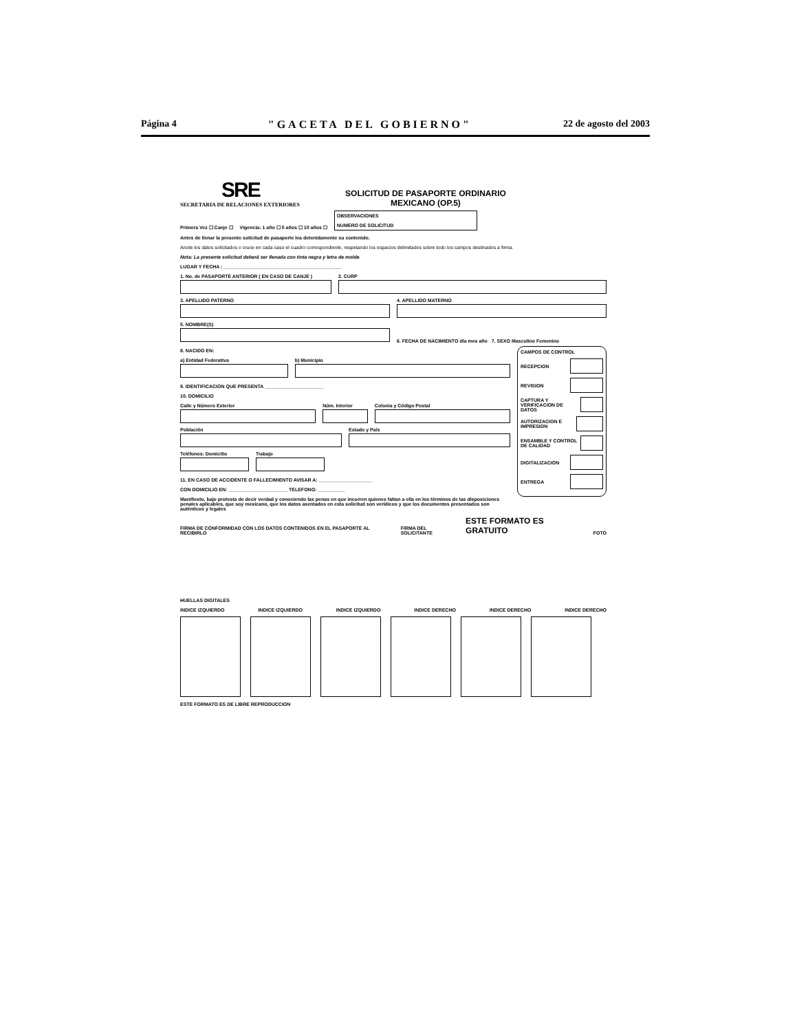Página 4 "GACETA DEL GOBIERNO" 22 de agosto del 2003
SRE
SECRETARIA DE RELACIONES EXTERIORES
SOLICITUD DE PASAPORTE ORDINARIO
MEXICANO (OP.5)
Primera Vez ☐ Canje ☐ Vigencia: 1 año ☐ 5 años ☐ 10 años ☐ OBSERVACIONES
NUMERO DE SOLICITUD
Antes de llenar la presente solicitud de pasaporte lea detenidamente su contenido.
Anote los datos solicitados o cruce en cada caso el cuadro correspondiente, respetando los espacios delimitados sobre todo los campos destinados a firma.
Nota: La presente solicitud deberá ser llenada con tinta negra y letra de molde
LUGAR Y FECHA : ____________________________________________
1. No. de PASAPORTE ANTERIOR ( EN CASO DE CANJE )
2. CURP
3. APELLIDO PATERNO
4. APELLIDO MATERNO
5. NOMBRE(S)
6. FECHA DE NACIMIENTO día mes año 7. SEXO Masculino Femenino
CAMPOS DE CONTROL
RECEPCION
REVISION
CAPTURA Y VERIFICACION DE DATOS
AUTORIZACION E IMPRESION
ENSAMBLE Y CONTROL DE CALIDAD
DIGITALIZACION
ENTREGA
8. NACIDO EN:
a) Entidad Federativa
b) Municipio
9. IDENTIFICACION QUE PRESENTA ______________________
10. DOMICILIO
Calle y Número Exterior
Núm. Interior
Colonia y Código Postal
Población
Estado y País
Teléfonos: Domicilio
Trabajo
11. EN CASO DE ACCIDENTE O FALLECIMIENTO AVISAR A: ____________________
CON DOMICILIO EN: ______________________ TELEFONO: __________
Manifiesto, bajo protesta de decir verdad y conociendo las penas en que incurren quienes faltan a ella en los términos de las disposiciones penales aplicables, que soy mexicano, que los datos asentados en esta solicitud son verídicos y que los documentos presentados son auténticos y legales
FIRMA DE CONFORMIDAD CON LOS DATOS CONTENIDOS EN EL PASAPORTE AL RECIBIRLO FIRMA DEL SOLICITANTE ESTE FORMATO ES GRATUITO FOTO
HUELLAS DIGITALES
INDICE IZQUIERDO INDICE IZQUIERDO INDICE IZQUIERDO INDICE DERECHO INDICE DERECHO INDICE DERECHO
ESTE FORMATO ES DE LIBRE REPRODUCCION